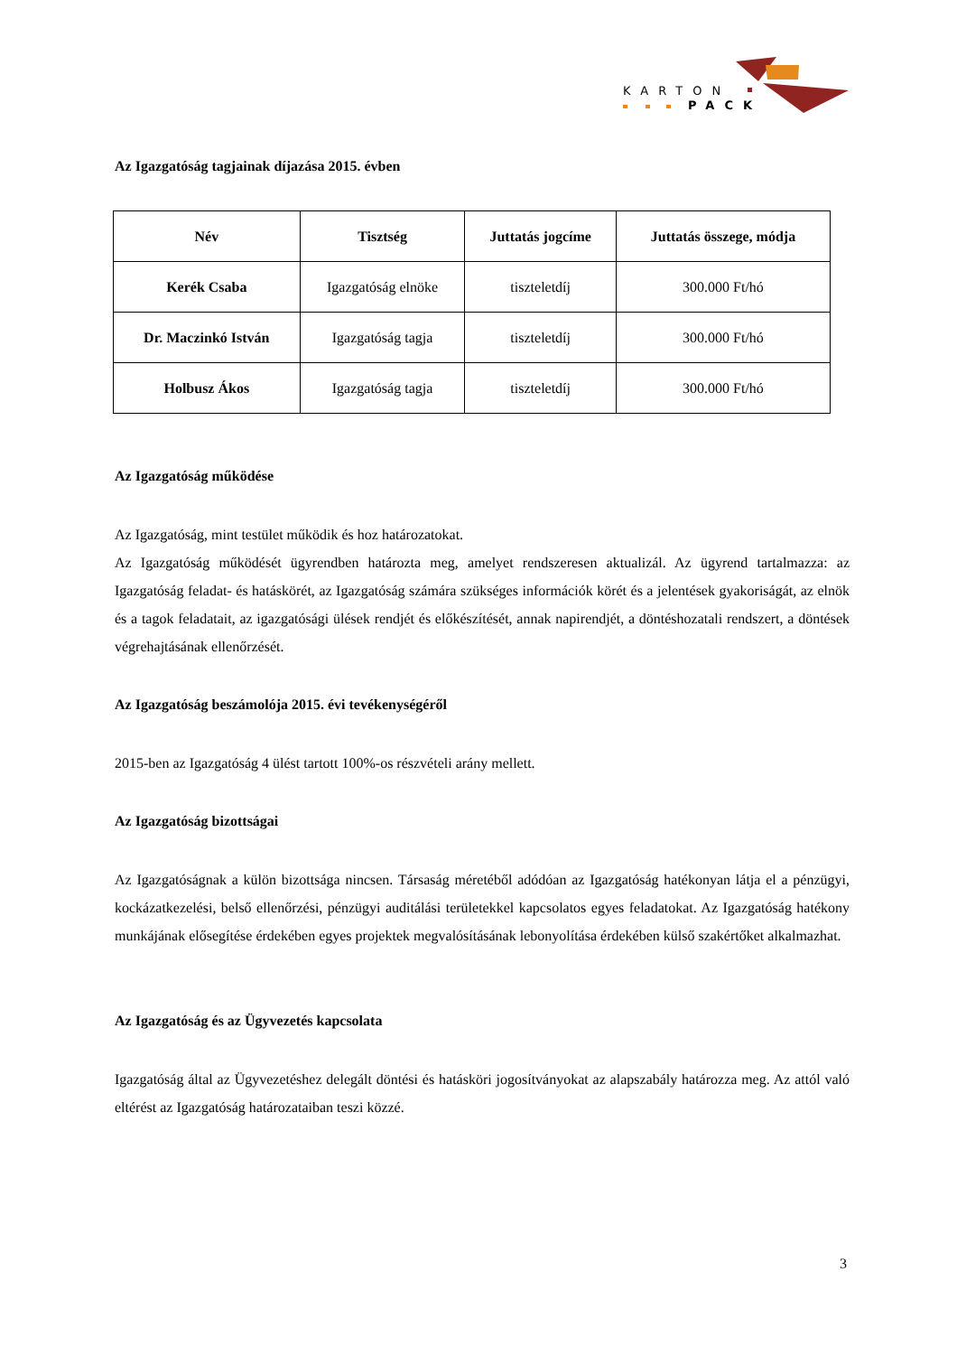KARTON
PACK
Az Igazgatóság tagjainak díjazása 2015. évben
| Név | Tisztség | Juttatás jogcíme | Juttatás összege, módja |
| --- | --- | --- | --- |
| Kerék Csaba | Igazgatóság elnöke | tiszteletdíj | 300.000 Ft/hó |
| Dr. Maczinkó István | Igazgatóság tagja | tiszteletdíj | 300.000 Ft/hó |
| Holbusz Ákos | Igazgatóság tagja | tiszteletdíj | 300.000 Ft/hó |
Az Igazgatóság működése
Az Igazgatóság, mint testület működik és hoz határozatokat.
Az Igazgatóság működését ügyrendben határozta meg, amelyet rendszeresen aktualizál. Az ügyrend tartalmazza: az Igazgatóság feladat- és hatáskörét, az Igazgatóság számára szükséges információk körét és a jelentések gyakoriságát, az elnök és a tagok feladatait, az igazgatósági ülések rendjét és előkészítését, annak napirendjét, a döntéshozatali rendszert, a döntések végrehajtásának ellenőrzését.
Az Igazgatóság beszámolója 2015. évi tevékenységéről
2015-ben az Igazgatóság 4 ülést tartott 100%-os részvételi arány mellett.
Az Igazgatóság bizottságai
Az Igazgatóságnak a külön bizottsága nincsen. Társaság méretéből adódóan az Igazgatóság hatékonyan látja el a pénzügyi, kockázatkezelési, belső ellenőrzési, pénzügyi auditálási területekkel kapcsolatos egyes feladatokat. Az Igazgatóság hatékony munkájának elősegítése érdekében egyes projektek megvalósításának lebonyolítása érdekében külső szakértőket alkalmazhat.
Az Igazgatóság és az Ügyvezetés kapcsolata
Igazgatóság által az Ügyvezetéshez delegált döntési és hatásköri jogosítványokat az alapszabály határozza meg. Az attól való eltérést az Igazgatóság határozataiban teszi közzé.
3